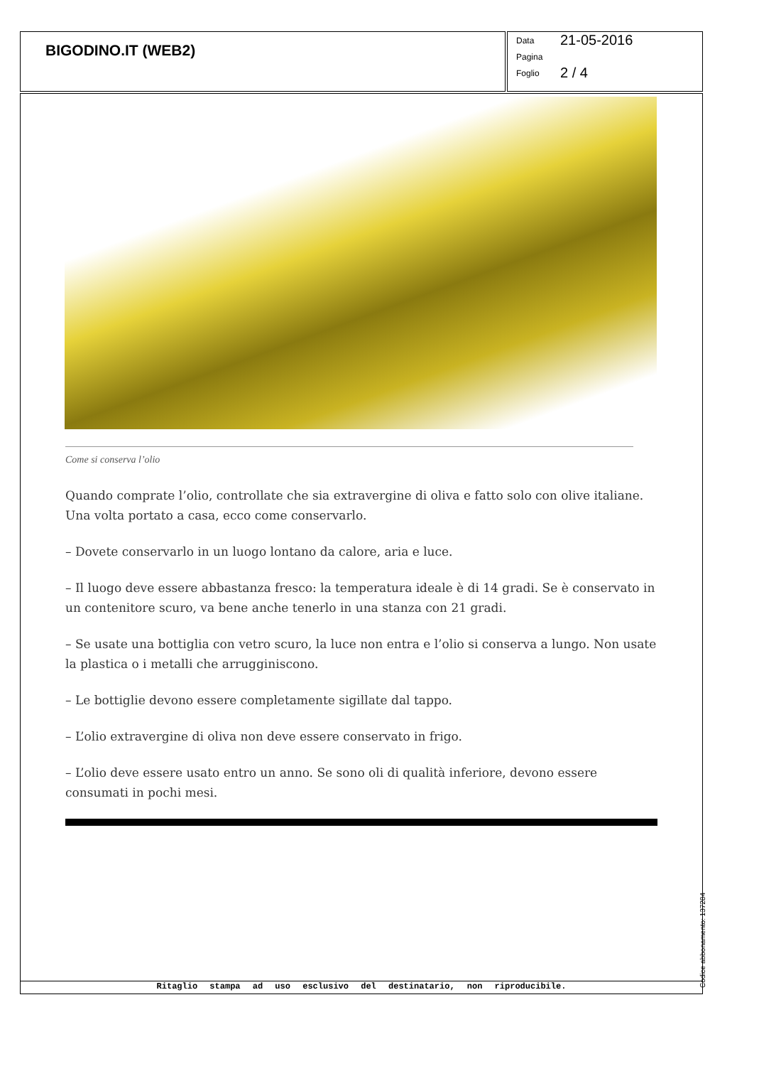BIGODINO.IT (WEB2)
Data 21-05-2016
Pagina
Foglio 2 / 4
Come si conserva l’olio
Quando comprate l’olio, controllate che sia extravergine di oliva e fatto solo con olive italiane. Una volta portato a casa, ecco come conservarlo.
– Dovete conservarlo in un luogo lontano da calore, aria e luce.
– Il luogo deve essere abbastanza fresco: la temperatura ideale è di 14 gradi. Se è conservato in un contenitore scuro, va bene anche tenerlo in una stanza con 21 gradi.
– Se usate una bottiglia con vetro scuro, la luce non entra e l’olio si conserva a lungo. Non usate la plastica o i metalli che arrugginiscono.
– Le bottiglie devono essere completamente sigillate dal tappo.
– L’olio extravergine di oliva non deve essere conservato in frigo.
– L’olio deve essere usato entro un anno. Se sono oli di qualità inferiore, devono essere consumati in pochi mesi.
Ritaglio stampa ad uso esclusivo del destinatario, non riproducibile.
Codice abbonamento: 137284